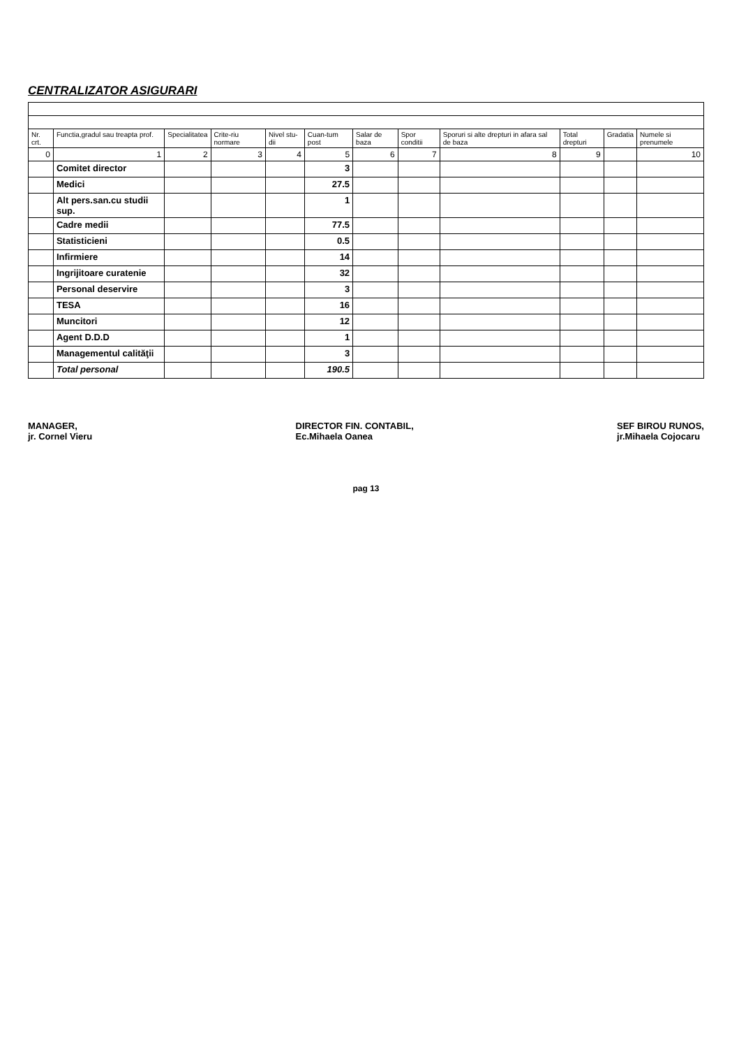CENTRALIZATOR ASIGURARI
| Nr. crt. | Functia,gradul sau treapta prof. | Specialitatea | Crite-riu normare | Nivel stu-dii | Cuan-tum post | Salar de baza | Spor conditii | Sporuri si alte drepturi in afara sal de baza | Total drepturi | Gradatia | Numele si prenumele |
| --- | --- | --- | --- | --- | --- | --- | --- | --- | --- | --- | --- |
| 0 | 1 | 2 | 3 | 4 | 5 | 6 | 7 | 8 | 9 | | 10 |
| | Comitet director | | | | 3 | | | | | | |
| | Medici | | | | 27.5 | | | | | | |
| | Alt pers.san.cu studii sup. | | | | 1 | | | | | | |
| | Cadre medii | | | | 77.5 | | | | | | |
| | Statisticieni | | | | 0.5 | | | | | | |
| | Infirmiere | | | | 14 | | | | | | |
| | Ingrijitoare curatenie | | | | 32 | | | | | | |
| | Personal deservire | | | | 3 | | | | | | |
| | TESA | | | | 16 | | | | | | |
| | Muncitori | | | | 12 | | | | | | |
| | Agent D.D.D | | | | 1 | | | | | | |
| | Managementul calităţii | | | | 3 | | | | | | |
| | Total personal | | | | 190.5 | | | | | | |
MANAGER,
jr. Cornel Vieru
DIRECTOR FIN. CONTABIL,
Ec.Mihaela Oanea
SEF BIROU RUNOS,
jr.Mihaela Cojocaru
pag 13